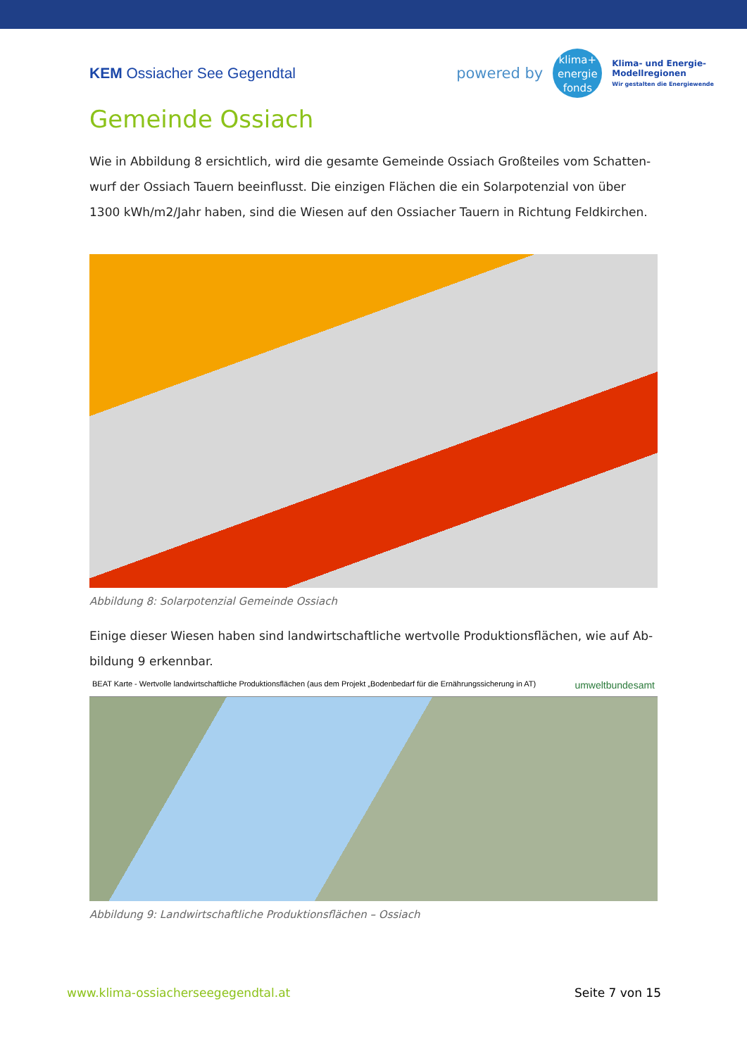KEM Ossiacher See Gegendtal
powered by
klima+
energie
fonds
Klima- und Energie-
Modellregionen
Wir gestalten die Energiewende
Gemeinde Ossiach
Wie in Abbildung 8 ersichtlich, wird die gesamte Gemeinde Ossiach Großteiles vom Schatten-wurf der Ossiach Tauern beeinflusst. Die einzigen Flächen die ein Solarpotenzial von über 1300 kWh/m2/Jahr haben, sind die Wiesen auf den Ossiacher Tauern in Richtung Feldkirchen.
Abbildung 8: Solarpotenzial Gemeinde Ossiach
Einige dieser Wiesen haben sind landwirtschaftliche wertvolle Produktionsflächen, wie auf Ab-bildung 9 erkennbar.
BEAT Karte - Wertvolle landwirtschaftliche Produktionsflächen (aus dem Projekt „Bodenbedarf für die Ernährungssicherung in AT) umweltbundesamt
Abbildung 9: Landwirtschaftliche Produktionsflächen – Ossiach
www.klima-ossiacherseegegendtal.at Seite 7 von 15